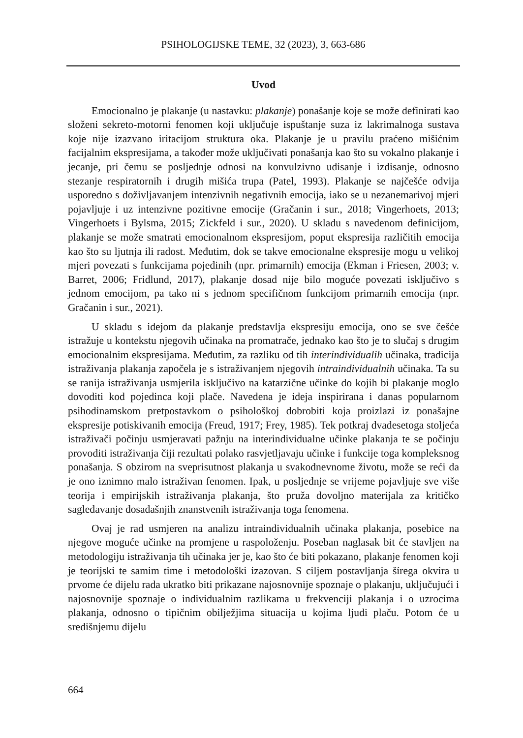PSIHOLOGIJSKE TEME, 32 (2023), 3, 663-686
Uvod
Emocionalno je plakanje (u nastavku: plakanje) ponašanje koje se može definirati kao složeni sekreto-motorni fenomen koji uključuje ispuštanje suza iz lakrimalnoga sustava koje nije izazvano iritacijom struktura oka. Plakanje je u pravilu praćeno mišićnim facijalnim ekspresijama, a također može uključivati ponašanja kao što su vokalno plakanje i jecanje, pri čemu se posljednje odnosi na konvulzivno udisanje i izdisanje, odnosno stezanje respiratornih i drugih mišića trupa (Patel, 1993). Plakanje se najčešće odvija usporedno s doživljavanjem intenzivnih negativnih emocija, iako se u nezanemarivoj mjeri pojavljuje i uz intenzivne pozitivne emocije (Gračanin i sur., 2018; Vingerhoets, 2013; Vingerhoets i Bylsma, 2015; Zickfeld i sur., 2020). U skladu s navedenom definicijom, plakanje se može smatrati emocionalnom ekspresijom, poput ekspresija različitih emocija kao što su ljutnja ili radost. Međutim, dok se takve emocionalne ekspresije mogu u velikoj mjeri povezati s funkcijama pojedinih (npr. primarnih) emocija (Ekman i Friesen, 2003; v. Barret, 2006; Fridlund, 2017), plakanje dosad nije bilo moguće povezati isključivo s jednom emocijom, pa tako ni s jednom specifičnom funkcijom primarnih emocija (npr. Gračanin i sur., 2021).
U skladu s idejom da plakanje predstavlja ekspresiju emocija, ono se sve češće istražuje u kontekstu njegovih učinaka na promatrače, jednako kao što je to slučaj s drugim emocionalnim ekspresijama. Međutim, za razliku od tih interindividualih učinaka, tradicija istraživanja plakanja započela je s istraživanjem njegovih intraindividualnih učinaka. Ta su se ranija istraživanja usmjerila isključivo na katarzične učinke do kojih bi plakanje moglo dovoditi kod pojedinca koji plače. Navedena je ideja inspirirana i danas popularnom psihodinamskom pretpostavkom o psihološkoj dobrobiti koja proizlazi iz ponašajne ekspresije potiskivanih emocija (Freud, 1917; Frey, 1985). Tek potkraj dvadesetoga stoljeća istraživači počinju usmjeravati pažnju na interindividualne učinke plakanja te se počinju provoditi istraživanja čiji rezultati polako rasvjetljavaju učinke i funkcije toga kompleksnog ponašanja. S obzirom na sveprisutnost plakanja u svakodnevnome životu, može se reći da je ono iznimno malo istraživan fenomen. Ipak, u posljednje se vrijeme pojavljuje sve više teorija i empirijskih istraživanja plakanja, što pruža dovoljno materijala za kritičko sagledavanje dosadašnjih znanstvenih istraživanja toga fenomena.
Ovaj je rad usmjeren na analizu intraindividualnih učinaka plakanja, posebice na njegove moguće učinke na promjene u raspoloženju. Poseban naglasak bit će stavljen na metodologiju istraživanja tih učinaka jer je, kao što će biti pokazano, plakanje fenomen koji je teorijski te samim time i metodološki izazovan. S ciljem postavljanja šírega okvira u prvome će dijelu rada ukratko biti prikazane najosnovnije spoznaje o plakanju, uključujući i najosnovnije spoznaje o individualnim razlikama u frekvenciji plakanja i o uzrocima plakanja, odnosno o tipičnim obilježjima situacija u kojima ljudi plaču. Potom će u središnjemu dijelu
664